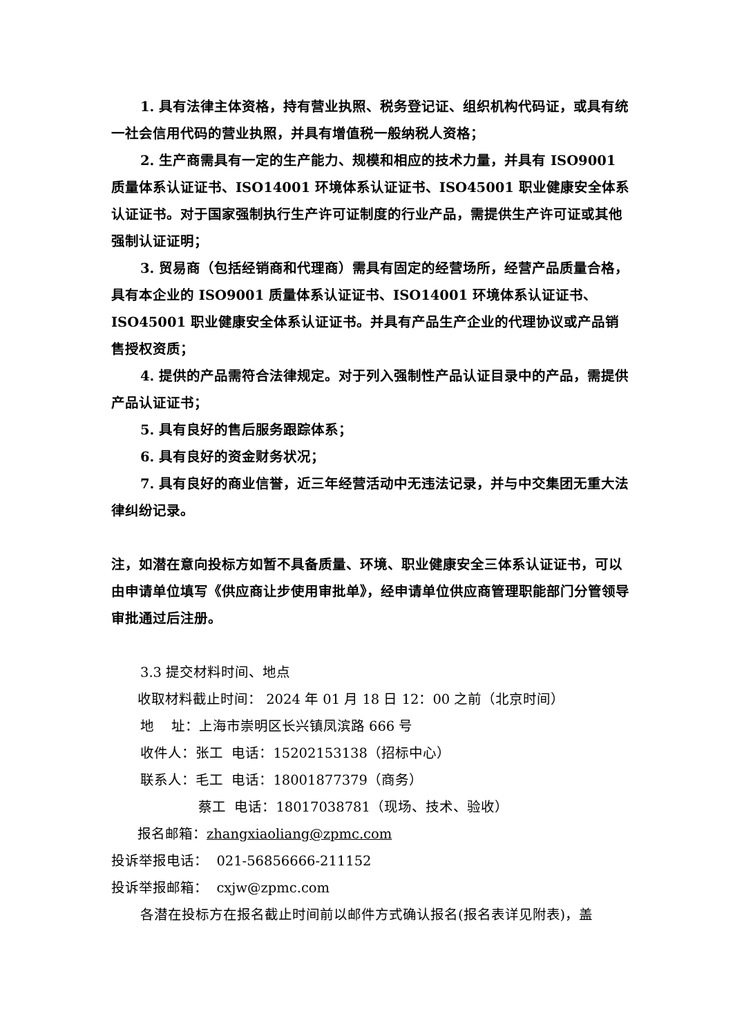1. 具有法律主体资格，持有营业执照、税务登记证、组织机构代码证，或具有统一社会信用代码的营业执照，并具有增值税一般纳税人资格；
2. 生产商需具有一定的生产能力、规模和相应的技术力量，并具有 ISO9001 质量体系认证证书、ISO14001 环境体系认证证书、ISO45001 职业健康安全体系认证证书。对于国家强制执行生产许可证制度的行业产品，需提供生产许可证或其他强制认证证明；
3. 贸易商（包括经销商和代理商）需具有固定的经营场所，经营产品质量合格，具有本企业的 ISO9001 质量体系认证证书、ISO14001 环境体系认证证书、ISO45001 职业健康安全体系认证证书。并具有产品生产企业的代理协议或产品销售授权资质；
4. 提供的产品需符合法律规定。对于列入强制性产品认证目录中的产品，需提供产品认证证书；
5. 具有良好的售后服务跟踪体系；
6. 具有良好的资金财务状况；
7. 具有良好的商业信誉，近三年经营活动中无违法记录，并与中交集团无重大法律纠纷记录。
注，如潜在意向投标方如暂不具备质量、环境、职业健康安全三体系认证证书，可以由申请单位填写《供应商让步使用审批单》，经申请单位供应商管理职能部门分管领导审批通过后注册。
3.3 提交材料时间、地点
收取材料截止时间： 2024 年 01 月 18 日 12：00 之前（北京时间）
地 址：上海市崇明区长兴镇凤滨路 666 号
收件人：张工 电话：15202153138（招标中心）
联系人：毛工 电话：18001877379（商务）
蔡工 电话：18017038781（现场、技术、验收）
报名邮箱：zhangxiaoliang@zpmc.com
投诉举报电话： 021-56856666-211152
投诉举报邮箱： cxjw@zpmc.com
各潜在投标方在报名截止时间前以邮件方式确认报名(报名表详见附表)，盖